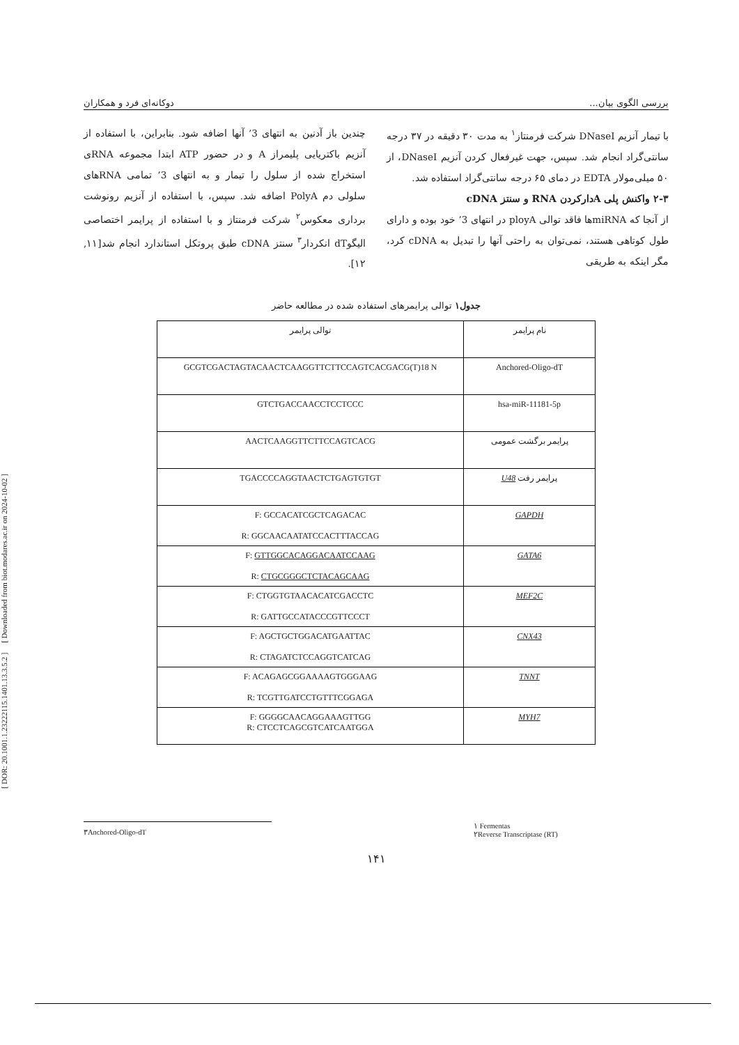[ DOR: 20.1001.1.23222115.1401.13.3.5.2 ] [ Downloaded from biot.modares.ac.ir on 2024-10-02 ]
بررسی الگوی بیان... دوکانه‌ای فرد و همکاران
با تیمار آنزیم DNaseI شرکت فرمنتاز<sup>۱</sup> به مدت ۳۰ دقیقه در ۳۷ درجه سانتی‌گراد انجام شد. سپس، جهت غیرفعال کردن آنزیم DNaseI، از ۵۰ میلی‌مولار EDTA در دمای ۶۵ درجه سانتی‌گراد استفاده شد.
۲-۳ واکنش پلی Aدارکردن RNA و سنتز cDNA
از آنجا که miRNAها فاقد توالی ployA در انتهای 3’ خود بوده و دارای طول کوتاهی هستند، نمی‌توان به راحتی آنها را تبدیل به cDNA کرد، مگر اینکه به طریقی
چندین باز آدنین به انتهای 3’ آنها اضافه شود. بنابراین، با استفاده از آنزیم باکتریایی پلیمراز A و در حضور ATP ابتدا مجموعه RNAی استخراج شده از سلول را تیمار و به انتهای 3’ تمامی RNAهای سلولی دم PolyA اضافه شد. سپس، با استفاده از آنزیم رونوشت برداری معکوس<sup>۲</sup> شرکت فرمنتاز و با استفاده از پرایمر اختصاصی الیگوdT انکردار<sup>۳</sup> سنتز cDNA طبق پروتکل استاندارد انجام شد[۱۱, ۱۲].
جدول۱ توالی پرایمرهای استفاده شده در مطالعه حاضر
| نام پرایمر | توالی پرایمر |
| Anchored-Oligo-dT | GCGTCGACTAGTACAACTCAAGGTTCTTCCAGTCACGACG(T)18 N |
| hsa-miR-11181-5p | GTCTGACCAACCTCCTCCC |
| پرایمر برگشت عمومی | AACTCAAGGTTCTTCCAGTCACG |
| پرایمر رفت U48 | TGACCCCAGGTAACTCTGAGTGTGT |
| GAPDH | F: GCCACATCGCTCAGACAC R: GGCAACAATATCCACTTTACCAG |
| GATA6 | F: GTTGGCACAGGACAATCCAAG R: CTGCGGGCTCTACAGCAAG |
| MEF2C | F: CTGGTGTAACACATCGACCTC R: GATTGCCATACCCGTTCCCT |
| CNX43 | F: AGCTGCTGGACATGAATTAC R: CTAGATCTCCAGGTCATCAG |
| TNNT | F: ACAGAGCGGAAAAGTGGGAAG R: TCGTTGATCCTGTTTCGGAGA |
| MYH7 | F: GGGGCAACAGGAAAGTTGG R: CTCCTCAGCGTCATCAATGGA |
۳Anchored-Oligo-dT
۱ Fermentas
۲Reverse Transcriptase (RT)
۱۴۱